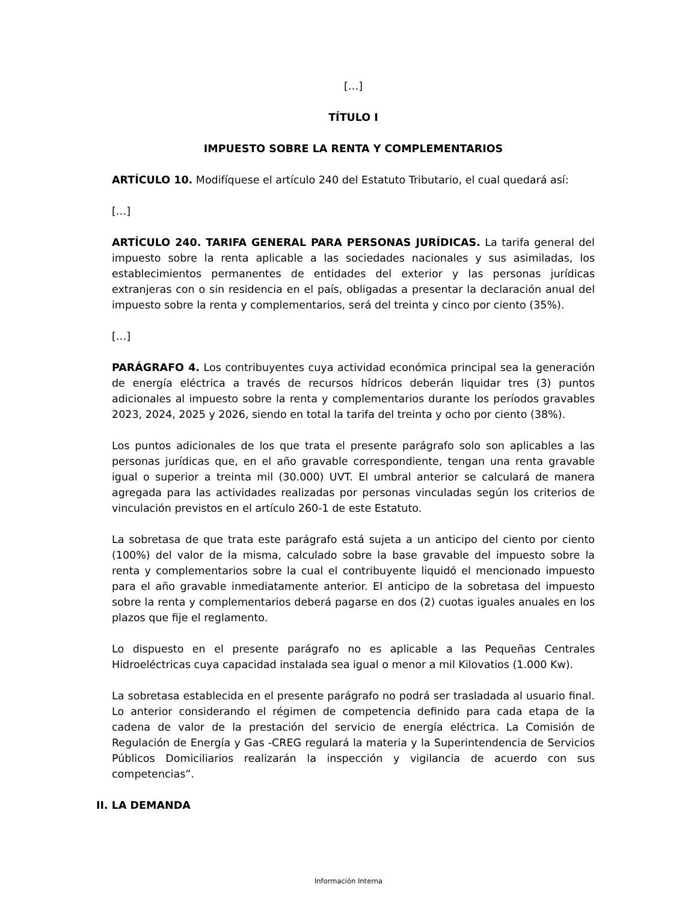[…]
TÍTULO I
IMPUESTO SOBRE LA RENTA Y COMPLEMENTARIOS
ARTÍCULO 10. Modifíquese el artículo 240 del Estatuto Tributario, el cual quedará así:
[…]
ARTÍCULO 240. TARIFA GENERAL PARA PERSONAS JURÍDICAS. La tarifa general del impuesto sobre la renta aplicable a las sociedades nacionales y sus asimiladas, los establecimientos permanentes de entidades del exterior y las personas jurídicas extranjeras con o sin residencia en el país, obligadas a presentar la declaración anual del impuesto sobre la renta y complementarios, será del treinta y cinco por ciento (35%).
[…]
PARÁGRAFO 4. Los contribuyentes cuya actividad económica principal sea la generación de energía eléctrica a través de recursos hídricos deberán liquidar tres (3) puntos adicionales al impuesto sobre la renta y complementarios durante los períodos gravables 2023, 2024, 2025 y 2026, siendo en total la tarifa del treinta y ocho por ciento (38%).
Los puntos adicionales de los que trata el presente parágrafo solo son aplicables a las personas jurídicas que, en el año gravable correspondiente, tengan una renta gravable igual o superior a treinta mil (30.000) UVT. El umbral anterior se calculará de manera agregada para las actividades realizadas por personas vinculadas según los criterios de vinculación previstos en el artículo 260-1 de este Estatuto.
La sobretasa de que trata este parágrafo está sujeta a un anticipo del ciento por ciento (100%) del valor de la misma, calculado sobre la base gravable del impuesto sobre la renta y complementarios sobre la cual el contribuyente liquidó el mencionado impuesto para el año gravable inmediatamente anterior. El anticipo de la sobretasa del impuesto sobre la renta y complementarios deberá pagarse en dos (2) cuotas iguales anuales en los plazos que fije el reglamento.
Lo dispuesto en el presente parágrafo no es aplicable a las Pequeñas Centrales Hidroeléctricas cuya capacidad instalada sea igual o menor a mil Kilovatios (1.000 Kw).
La sobretasa establecida en el presente parágrafo no podrá ser trasladada al usuario final. Lo anterior considerando el régimen de competencia definido para cada etapa de la cadena de valor de la prestación del servicio de energía eléctrica. La Comisión de Regulación de Energía y Gas -CREG regulará la materia y la Superintendencia de Servicios Públicos Domiciliarios realizarán la inspección y vigilancia de acuerdo con sus competencias”.
II. LA DEMANDA
Información Interna